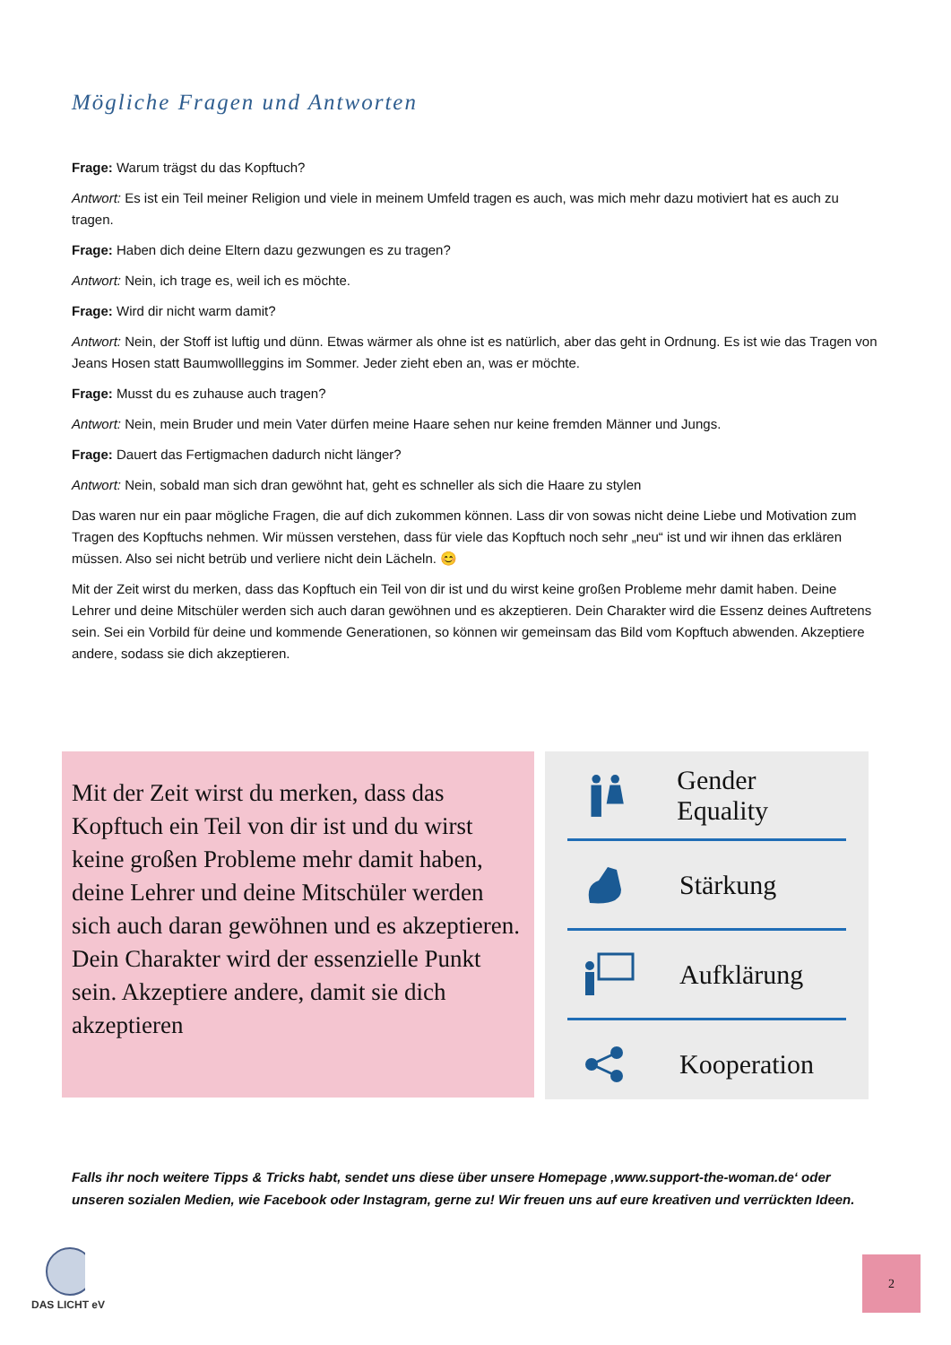Mögliche Fragen und Antworten
Frage: Warum trägst du das Kopftuch?
Antwort: Es ist ein Teil meiner Religion und viele in meinem Umfeld tragen es auch, was mich mehr dazu motiviert hat es auch zu tragen.
Frage: Haben dich deine Eltern dazu gezwungen es zu tragen?
Antwort: Nein, ich trage es, weil ich es möchte.
Frage: Wird dir nicht warm damit?
Antwort: Nein, der Stoff ist luftig und dünn. Etwas wärmer als ohne ist es natürlich, aber das geht in Ordnung. Es ist wie das Tragen von Jeans Hosen statt Baumwollleggins im Sommer. Jeder zieht eben an, was er möchte.
Frage: Musst du es zuhause auch tragen?
Antwort: Nein, mein Bruder und mein Vater dürfen meine Haare sehen nur keine fremden Männer und Jungs.
Frage: Dauert das Fertigmachen dadurch nicht länger?
Antwort: Nein, sobald man sich dran gewöhnt hat, geht es schneller als sich die Haare zu stylen
Das waren nur ein paar mögliche Fragen, die auf dich zukommen können. Lass dir von sowas nicht deine Liebe und Motivation zum Tragen des Kopftuchs nehmen. Wir müssen verstehen, dass für viele das Kopftuch noch sehr „neu“ ist und wir ihnen das erklären müssen. Also sei nicht betrüb und verliere nicht dein Lächeln. 😊
Mit der Zeit wirst du merken, dass das Kopftuch ein Teil von dir ist und du wirst keine großen Probleme mehr damit haben. Deine Lehrer und deine Mitschüler werden sich auch daran gewöhnen und es akzeptieren. Dein Charakter wird die Essenz deines Auftretens sein. Sei ein Vorbild für deine und kommende Generationen, so können wir gemeinsam das Bild vom Kopftuch abwenden. Akzeptiere andere, sodass sie dich akzeptieren.
Mit der Zeit wirst du merken, dass das Kopftuch ein Teil von dir ist und du wirst keine großen Probleme mehr damit haben, deine Lehrer und deine Mitschüler werden sich auch daran gewöhnen und es akzeptieren. Dein Charakter wird der essenzielle Punkt sein. Akzeptiere andere, damit sie dich akzeptieren
Gender Equality
Stärkung
Aufklärung
Kooperation
Falls ihr noch weitere Tipps & Tricks habt, sendet uns diese über unsere Homepage ‚www.support-the-woman.de‘ oder unseren sozialen Medien, wie Facebook oder Instagram, gerne zu! Wir freuen uns auf eure kreativen und verrückten Ideen.
DAS LICHT eV 2